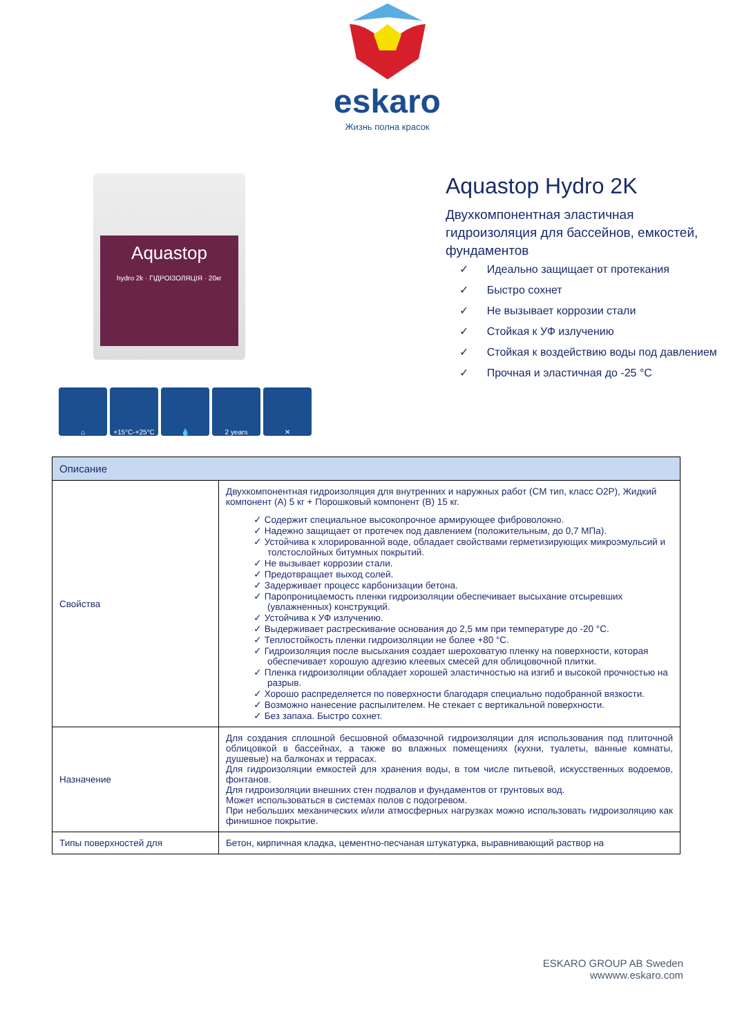eskaro
Жизнь полна красок
Aquastop
hydro 2k · ГІДРОІЗОЛЯЦІЯ · 20кг
⌂ +15°C-+25°C 💧 2 years ✕
Aquastop Hydro 2K
Двухкомпонентная эластичная
гидроизоляция для бассейнов, емкостей,
фундаментов
✓ Идеально защищает от протекания
✓ Быстро сохнет
✓ Не вызывает коррозии стали
✓ Стойкая к УФ излучению
✓ Стойкая к воздействию воды под давлением
✓ Прочная и эластичная до -25 °C
| Описание | |
| --- | --- |
| Свойства | Двухкомпонентная гидроизоляция для внутренних и наружных работ (CM тип, класс O2P), Жидкий компонент (A) 5 кг + Порошковый компонент (B) 15 кг. ✓ Содержит специальное высокопрочное армирующее фиброволокно. ✓ Надежно защищает от протечек под давлением (положительным, до 0,7 МПа). ✓ Устойчива к хлорированной воде, обладает свойствами герметизирующих микроэмульсий и толстослойных битумных покрытий. ✓ Не вызывает коррозии стали. ✓ Предотвращает выход солей. ✓ Задерживает процесс карбонизации бетона. ✓ Паропроницаемость пленки гидроизоляции обеспечивает высыхание отсыревших (увлажненных) конструкций. ✓ Устойчива к УФ излучению. ✓ Выдерживает растрескивание основания до 2,5 мм при температуре до -20 °C. ✓ Теплостойкость пленки гидроизоляции не более +80 °C. ✓ Гидроизоляция после высыхания создает шероховатую пленку на поверхности, которая обеспечивает хорошую адгезию клеевых смесей для облицовочной плитки. ✓ Пленка гидроизоляции обладает хорошей эластичностью на изгиб и высокой прочностью на разрыв. ✓ Хорошо распределяется по поверхности благодаря специально подобранной вязкости. ✓ Возможно нанесение распылителем. Не стекает с вертикальной поверхности. ✓ Без запаха. Быстро сохнет. |
| Назначение | Для создания сплошной бесшовной обмазочной гидроизоляции для использования под плиточной облицовкой в бассейнах, а также во влажных помещениях (кухни, туалеты, ванные комнаты, душевые) на балконах и террасах. Для гидроизоляции емкостей для хранения воды, в том числе питьевой, искусственных водоемов, фонтанов. Для гидроизоляции внешних стен подвалов и фундаментов от грунтовых вод. Может использоваться в системах полов с подогревом. При небольших механических и/или атмосферных нагрузках можно использовать гидроизоляцию как финишное покрытие. |
| Типы поверхностей для | Бетон, кирпичная кладка, цементно-песчаная штукатурка, выравнивающий раствор на |
ESKARO GROUP AB Sweden
wwwww.eskaro.com